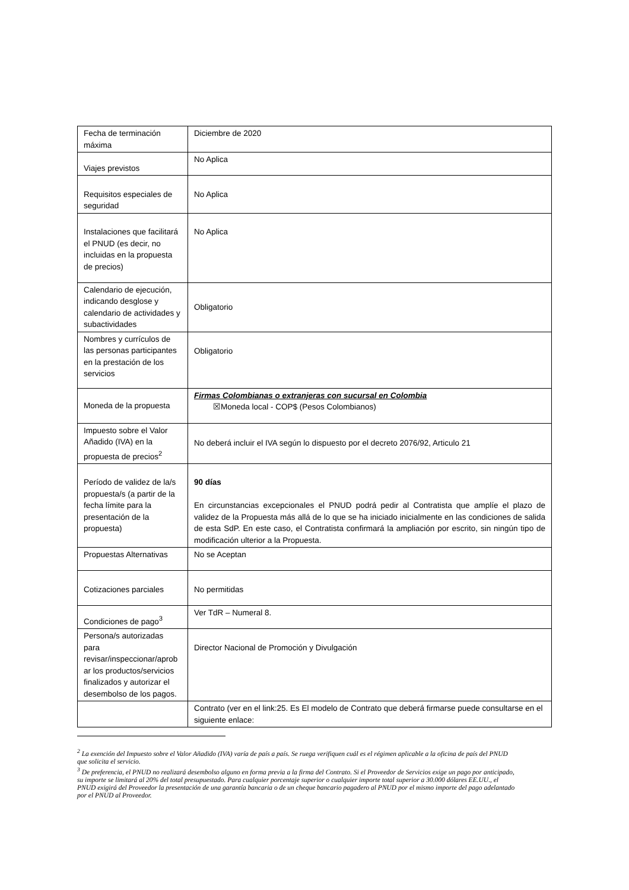| Fecha de terminación máxima | Diciembre de 2020 |
| Viajes previstos | No Aplica |
| Requisitos especiales de seguridad | No Aplica |
| Instalaciones que facilitará el PNUD (es decir, no incluidas en la propuesta de precios) | No Aplica |
| Calendario de ejecución, indicando desglose y calendario de actividades y subactividades | Obligatorio |
| Nombres y currículos de las personas participantes en la prestación de los servicios | Obligatorio |
| Moneda de la propuesta | Firmas Colombianas o extranjeras con sucursal en Colombia ☒Moneda local - COP$ (Pesos Colombianos) |
| Impuesto sobre el Valor Añadido (IVA) en la propuesta de precios<sup>2</sup> | No deberá incluir el IVA según lo dispuesto por el decreto 2076/92, Articulo 21 |
| Período de validez de la/s propuesta/s (a partir de la fecha límite para la presentación de la propuesta) | 90 días En circunstancias excepcionales el PNUD podrá pedir al Contratista que amplíe el plazo de validez de la Propuesta más allá de lo que se ha iniciado inicialmente en las condiciones de salida de esta SdP. En este caso, el Contratista confirmará la ampliación por escrito, sin ningún tipo de modificación ulterior a la Propuesta. |
| Propuestas Alternativas | No se Aceptan |
| Cotizaciones parciales | No permitidas |
| Condiciones de pago<sup>3</sup> | Ver TdR – Numeral 8. |
| Persona/s autorizadas para revisar/inspeccionar/aprob ar los productos/servicios finalizados y autorizar el desembolso de los pagos. | Director Nacional de Promoción y Divulgación |
| | Contrato (ver en el link:25. Es El modelo de Contrato que deberá firmarse puede consultarse en el siguiente enlace: |
<sup>2</sup> La exención del Impuesto sobre el Valor Añadido (IVA) varía de país a país. Se ruega verifiquen cuál es el régimen aplicable a la oficina de país del PNUD que solicita el servicio.
<sup>3</sup> De preferencia, el PNUD no realizará desembolso alguno en forma previa a la firma del Contrato. Si el Proveedor de Servicios exige un pago por anticipado, su importe se limitará al 20% del total presupuestado. Para cualquier porcentaje superior o cualquier importe total superior a 30.000 dólares EE.UU., el PNUD exigirá del Proveedor la presentación de una garantía bancaria o de un cheque bancario pagadero al PNUD por el mismo importe del pago adelantado por el PNUD al Proveedor.